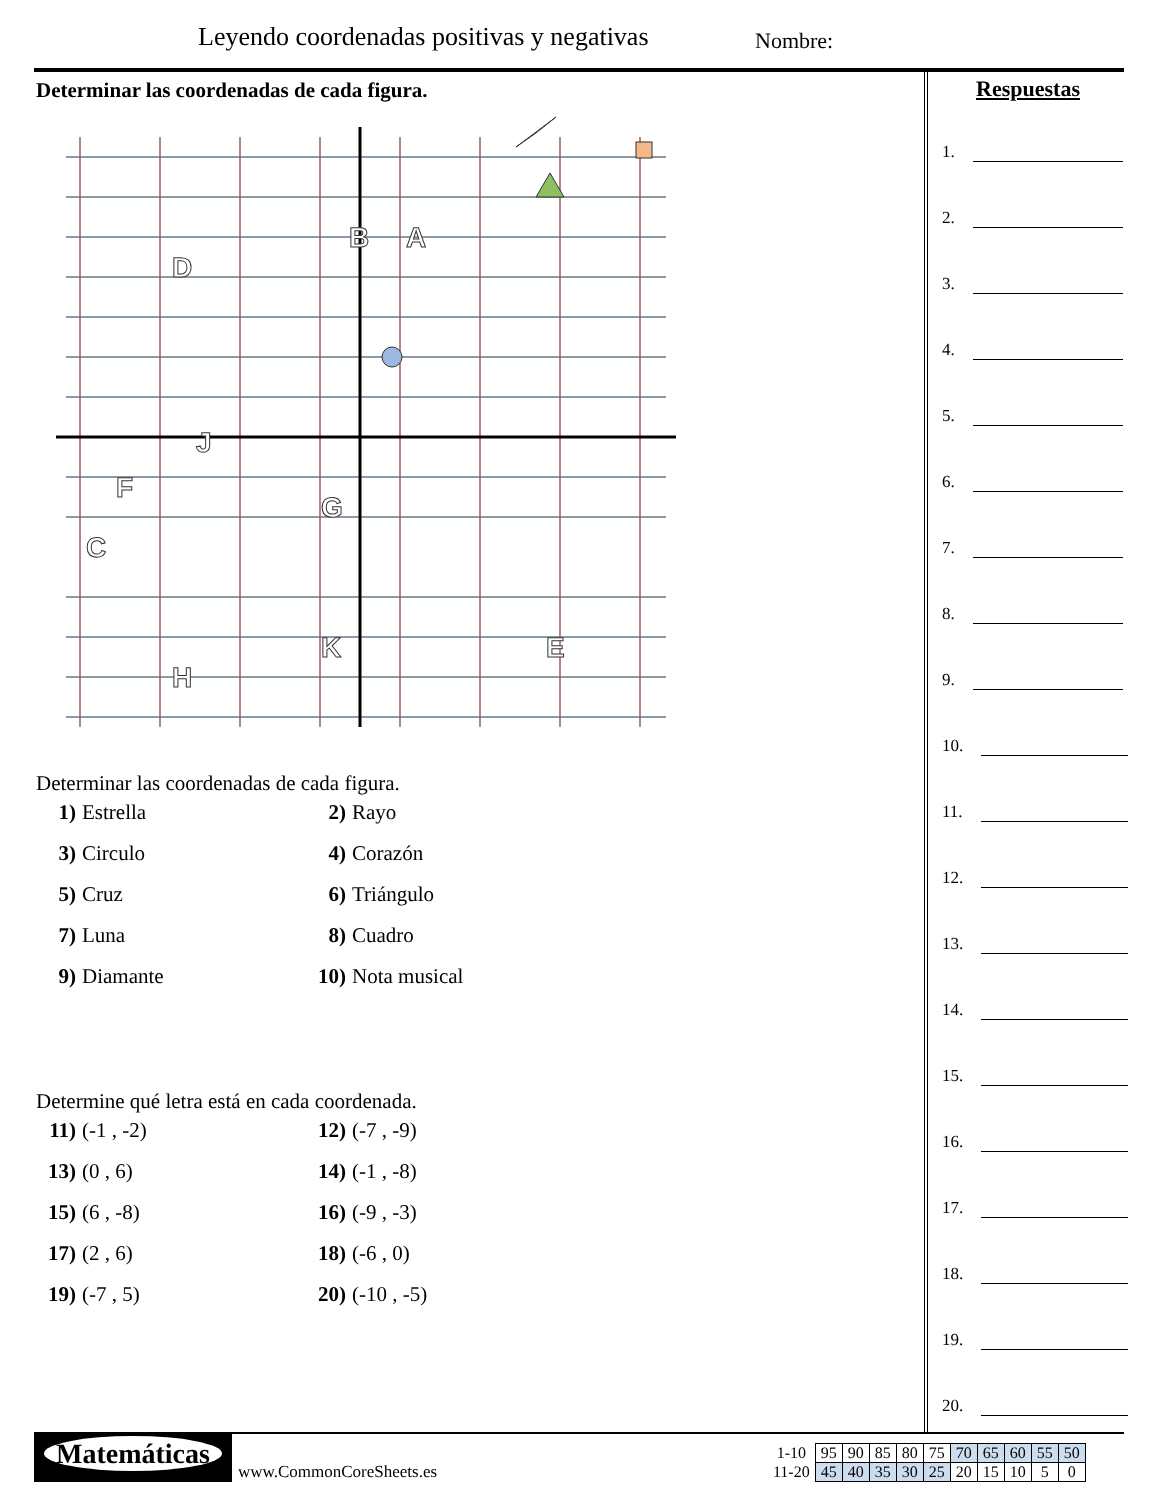Leyendo coordenadas positivas y negativas
Nombre:
Determinar las coordenadas de cada figura.
B
A
D
J
G
F
C
E
K
H
Determinar las coordenadas de cada figura.
1) Estrella
2) Rayo
3) Circulo
4) Corazón
5) Cruz
6) Triángulo
7) Luna
8) Cuadro
9) Diamante
10) Nota musical
Determine qué letra está en cada coordenada.
11) (-1 , -2)
12) (-7 , -9)
13) (0 , 6)
14) (-1 , -8)
15) (6 , -8)
16) (-9 , -3)
17) (2 , 6)
18) (-6 , 0)
19) (-7 , 5)
20) (-10 , -5)
Respuestas
1.
2.
3.
4.
5.
6.
7.
8.
9.
10.
11.
12.
13.
14.
15.
16.
17.
18.
19.
20.
Matemáticas
www.CommonCoreSheets.es
| 1-10 | 95 | 90 | 85 | 80 | 75 | 70 | 65 | 60 | 55 | 50 |
| 11-20 | 45 | 40 | 35 | 30 | 25 | 20 | 15 | 10 | 5 | 0 |